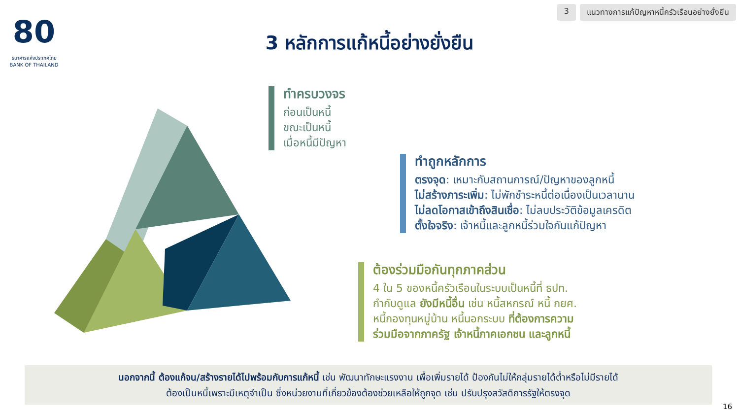3 แนวทางการแก้ปัญหาหนี้ครัวเรือนอย่างยั่งยืน
80
ธนาคารแห่งประเทศไทย
BANK OF THAILAND
3 หลักการแก้หนี้อย่างยั่งยืน
ทำครบวงจร
ก่อนเป็นหนี้
ขณะเป็นหนี้
เมื่อหนี้มีปัญหา
ทำถูกหลักการ
ตรงจุด: เหมาะกับสถานการณ์/ปัญหาของลูกหนี้
ไม่สร้างภาระเพิ่ม: ไม่พักชำระหนี้ต่อเนื่องเป็นเวลานาน
ไม่ลดโอกาสเข้าถึงสินเชื่อ: ไม่ลบประวัติข้อมูลเครดิต
ตั้งใจจริง: เจ้าหนี้และลูกหนี้ร่วมใจกันแก้ปัญหา
ต้องร่วมมือกันทุกภาคส่วน
4 ใน 5 ของหนี้ครัวเรือนในระบบเป็นหนี้ที่ ธปท.
กำกับดูแล ยังมีหนี้อื่น เช่น หนี้สหกรณ์ หนี้ กยศ.
หนี้กองทุนหมู่บ้าน หนี้นอกระบบ ที่ต้องการความ
ร่วมมือจากภาครัฐ เจ้าหนี้ภาคเอกชน และลูกหนี้
นอกจากนี้ ต้องแก้จน/สร้างรายได้ไปพร้อมกับการแก้หนี้ เช่น พัฒนาทักษะแรงงาน เพื่อเพิ่มรายได้ ป้องกันไม่ให้กลุ่มรายได้ต่ำหรือไม่มีรายได้
ต้องเป็นหนี้เพราะมีเหตุจำเป็น ซึ่งหน่วยงานที่เกี่ยวข้องต้องช่วยเหลือให้ถูกจุด เช่น ปรับปรุงสวัสดิการรัฐให้ตรงจุด
16